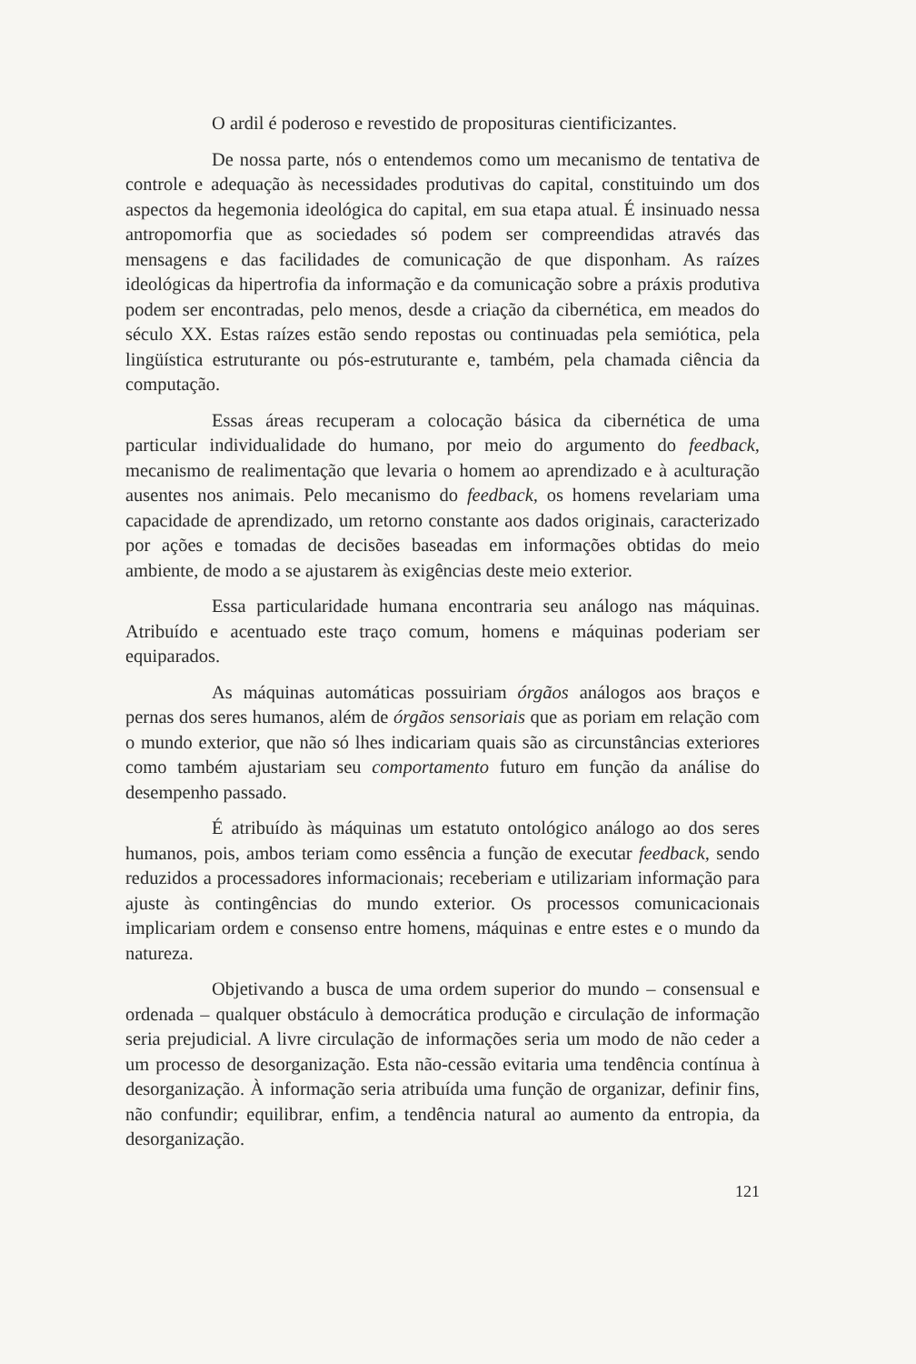O ardil é poderoso e revestido de proposituras cientificizantes.
De nossa parte, nós o entendemos como um mecanismo de tentativa de controle e adequação às necessidades produtivas do capital, constituindo um dos aspectos da hegemonia ideológica do capital, em sua etapa atual. É insinuado nessa antropomorfia que as sociedades só podem ser compreendidas através das mensagens e das facilidades de comunicação de que disponham. As raízes ideológicas da hipertrofia da informação e da comunicação sobre a práxis produtiva podem ser encontradas, pelo menos, desde a criação da cibernética, em meados do século XX. Estas raízes estão sendo repostas ou continuadas pela semiótica, pela lingüística estruturante ou pós-estruturante e, também, pela chamada ciência da computação.
Essas áreas recuperam a colocação básica da cibernética de uma particular individualidade do humano, por meio do argumento do feedback, mecanismo de realimentação que levaria o homem ao aprendizado e à aculturação ausentes nos animais. Pelo mecanismo do feedback, os homens revelariam uma capacidade de aprendizado, um retorno constante aos dados originais, caracterizado por ações e tomadas de decisões baseadas em informações obtidas do meio ambiente, de modo a se ajustarem às exigências deste meio exterior.
Essa particularidade humana encontraria seu análogo nas máquinas. Atribuído e acentuado este traço comum, homens e máquinas poderiam ser equiparados.
As máquinas automáticas possuiriam órgãos análogos aos braços e pernas dos seres humanos, além de órgãos sensoriais que as poriam em relação com o mundo exterior, que não só lhes indicariam quais são as circunstâncias exteriores como também ajustariam seu comportamento futuro em função da análise do desempenho passado.
É atribuído às máquinas um estatuto ontológico análogo ao dos seres humanos, pois, ambos teriam como essência a função de executar feedback, sendo reduzidos a processadores informacionais; receberiam e utilizariam informação para ajuste às contingências do mundo exterior. Os processos comunicacionais implicariam ordem e consenso entre homens, máquinas e entre estes e o mundo da natureza.
Objetivando a busca de uma ordem superior do mundo – consensual e ordenada – qualquer obstáculo à democrática produção e circulação de informação seria prejudicial. A livre circulação de informações seria um modo de não ceder a um processo de desorganização. Esta não-cessão evitaria uma tendência contínua à desorganização. À informação seria atribuída uma função de organizar, definir fins, não confundir; equilibrar, enfim, a tendência natural ao aumento da entropia, da desorganização.
121